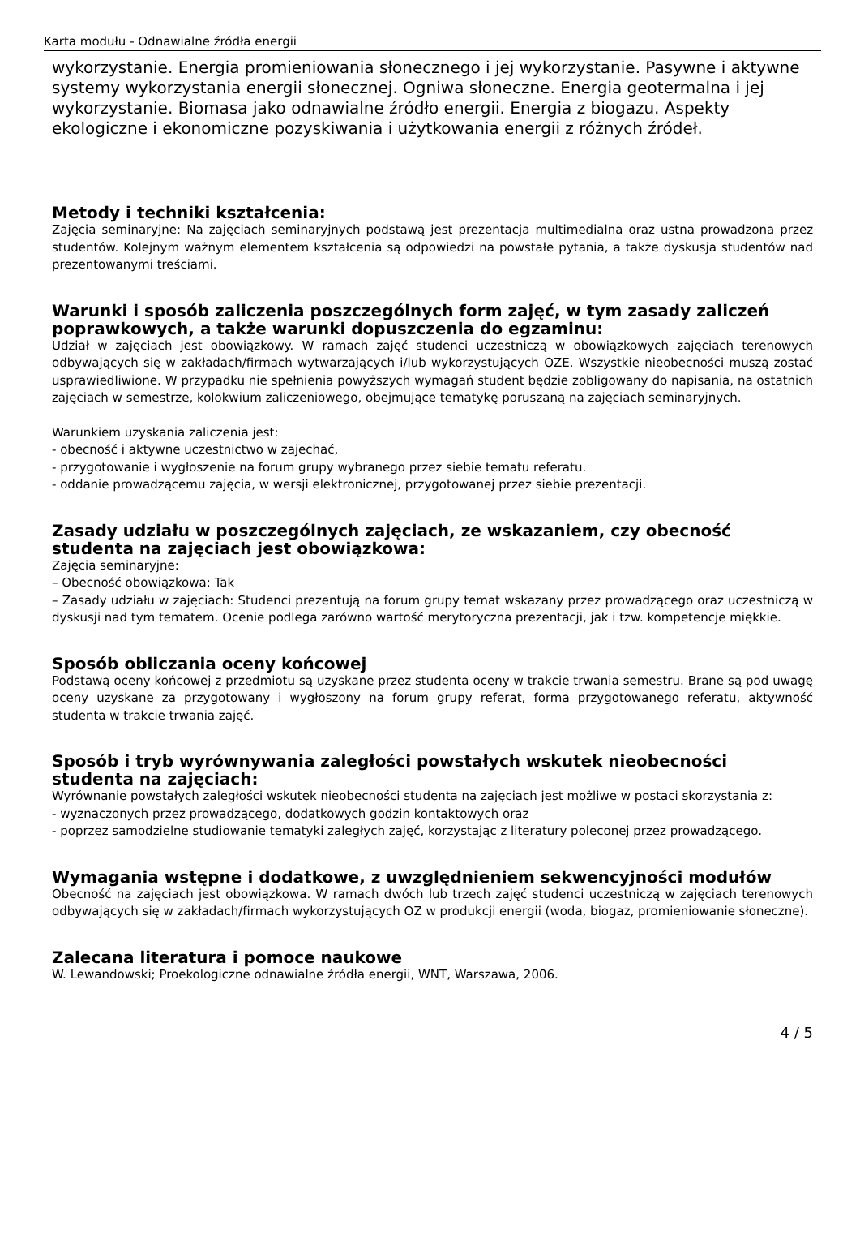Karta modułu - Odnawialne źródła energii
wykorzystanie. Energia promieniowania słonecznego i jej wykorzystanie. Pasywne i aktywne systemy wykorzystania energii słonecznej. Ogniwa słoneczne. Energia geotermalna i jej wykorzystanie. Biomasa jako odnawialne źródło energii. Energia z biogazu. Aspekty ekologiczne i ekonomiczne pozyskiwania i użytkowania energii z różnych źródeł.
Metody i techniki kształcenia:
Zajęcia seminaryjne: Na zajęciach seminaryjnych podstawą jest prezentacja multimedialna oraz ustna prowadzona przez studentów. Kolejnym ważnym elementem kształcenia są odpowiedzi na powstałe pytania, a także dyskusja studentów nad prezentowanymi treściami.
Warunki i sposób zaliczenia poszczególnych form zajęć, w tym zasady zaliczeń poprawkowych, a także warunki dopuszczenia do egzaminu:
Udział w zajęciach jest obowiązkowy. W ramach zajęć studenci uczestniczą w obowiązkowych zajęciach terenowych odbywających się w zakładach/firmach wytwarzających i/lub wykorzystujących OZE. Wszystkie nieobecności muszą zostać usprawiedliwione. W przypadku nie spełnienia powyższych wymagań student będzie zobligowany do napisania, na ostatnich zajęciach w semestrze, kolokwium zaliczeniowego, obejmujące tematykę poruszaną na zajęciach seminaryjnych.
Warunkiem uzyskania zaliczenia jest:
- obecność i aktywne uczestnictwo w zajechać,
- przygotowanie i wygłoszenie na forum grupy wybranego przez siebie tematu referatu.
- oddanie prowadzącemu zajęcia, w wersji elektronicznej, przygotowanej przez siebie prezentacji.
Zasady udziału w poszczególnych zajęciach, ze wskazaniem, czy obecność studenta na zajęciach jest obowiązkowa:
Zajęcia seminaryjne:
– Obecność obowiązkowa: Tak
– Zasady udziału w zajęciach: Studenci prezentują na forum grupy temat wskazany przez prowadzącego oraz uczestniczą w dyskusji nad tym tematem. Ocenie podlega zarówno wartość merytoryczna prezentacji, jak i tzw. kompetencje miękkie.
Sposób obliczania oceny końcowej
Podstawą oceny końcowej z przedmiotu są uzyskane przez studenta oceny w trakcie trwania semestru. Brane są pod uwagę oceny uzyskane za przygotowany i wygłoszony na forum grupy referat, forma przygotowanego referatu, aktywność studenta w trakcie trwania zajęć.
Sposób i tryb wyrównywania zaległości powstałych wskutek nieobecności studenta na zajęciach:
Wyrównanie powstałych zaległości wskutek nieobecności studenta na zajęciach jest możliwe w postaci skorzystania z:
- wyznaczonych przez prowadzącego, dodatkowych godzin kontaktowych oraz
- poprzez samodzielne studiowanie tematyki zaległych zajęć, korzystając z literatury poleconej przez prowadzącego.
Wymagania wstępne i dodatkowe, z uwzględnieniem sekwencyjności modułów
Obecność na zajęciach jest obowiązkowa. W ramach dwóch lub trzech zajęć studenci uczestniczą w zajęciach terenowych odbywających się w zakładach/firmach wykorzystujących OZ w produkcji energii (woda, biogaz, promieniowanie słoneczne).
Zalecana literatura i pomoce naukowe
W. Lewandowski; Proekologiczne odnawialne źródła energii, WNT, Warszawa, 2006.
4 / 5